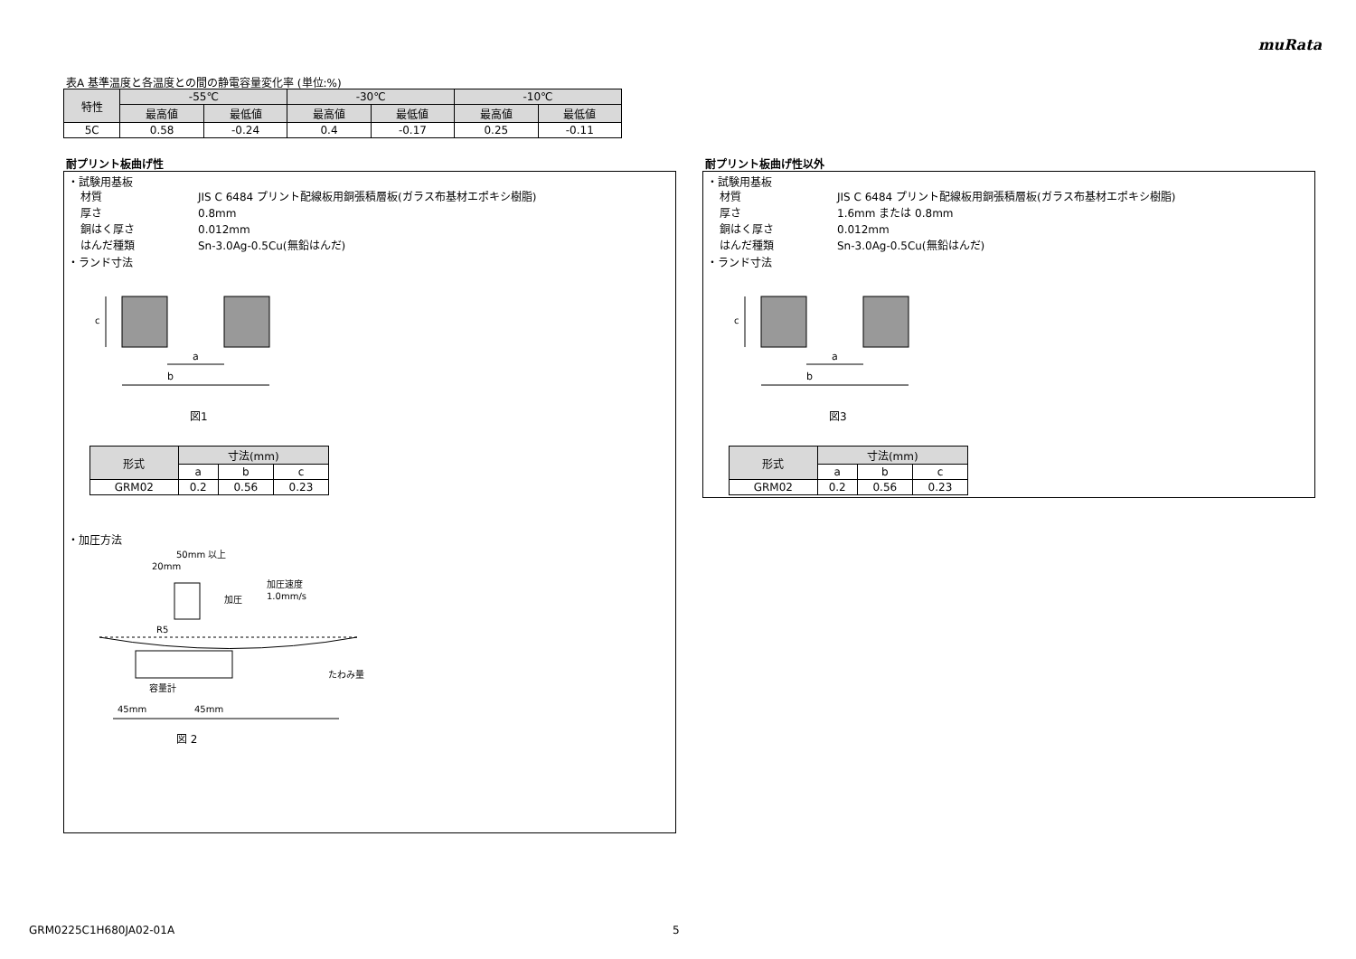muRata
表A 基準温度と各温度との間の静電容量変化率 (単位:%)
| 特性 | -55℃ | | -30℃ | | -10℃ | |
| --- | --- | --- | --- | --- | --- | --- |
| | 最高値 | 最低値 | 最高値 | 最低値 | 最高値 | 最低値 |
| 5C | 0.58 | -0.24 | 0.4 | -0.17 | 0.25 | -0.11 |
耐プリント板曲げ性
・試験用基板
材質 JIS C 6484 プリント配線板用銅張積層板(ガラス布基材エポキシ樹脂)
厚さ 0.8mm
銅はく厚さ 0.012mm
はんだ種類 Sn-3.0Ag-0.5Cu(無鉛はんだ)
・ランド寸法
c
a
b
図1
| 形式 | 寸法(mm) | | |
| --- | --- | --- | --- |
| | a | b | c |
| GRM02 | 0.2 | 0.56 | 0.23 |
・加圧方法
50mm 以上
20mm
加圧
加圧速度
1.0mm/s
R5
容量計
たわみ量
45mm
45mm
図 2
耐プリント板曲げ性以外
・試験用基板
材質 JIS C 6484 プリント配線板用銅張積層板(ガラス布基材エポキシ樹脂)
厚さ 1.6mm または 0.8mm
銅はく厚さ 0.012mm
はんだ種類 Sn-3.0Ag-0.5Cu(無鉛はんだ)
・ランド寸法
c
a
b
図3
| 形式 | 寸法(mm) | | |
| --- | --- | --- | --- |
| | a | b | c |
| GRM02 | 0.2 | 0.56 | 0.23 |
GRM0225C1H680JA02-01A 5